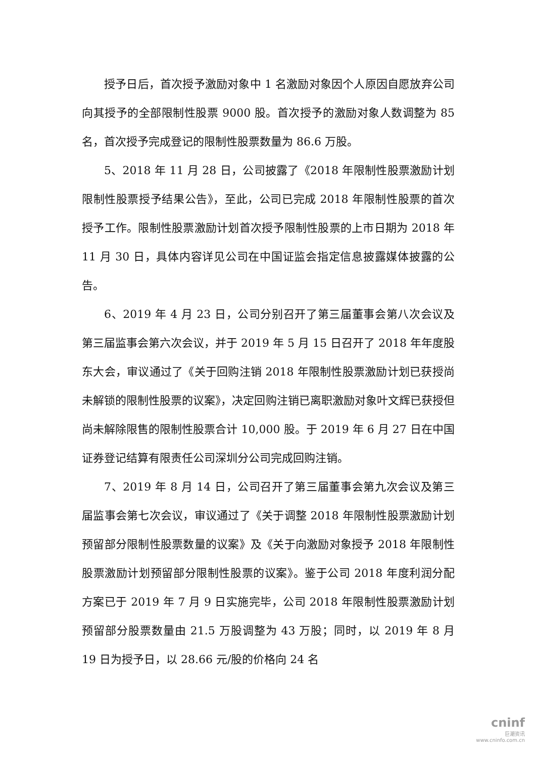授予日后，首次授予激励对象中 1 名激励对象因个人原因自愿放弃公司向其授予的全部限制性股票 9000 股。首次授予的激励对象人数调整为 85 名，首次授予完成登记的限制性股票数量为 86.6 万股。
5、2018 年 11 月 28 日，公司披露了《2018 年限制性股票激励计划限制性股票授予结果公告》，至此，公司已完成 2018 年限制性股票的首次授予工作。限制性股票激励计划首次授予限制性股票的上市日期为 2018 年 11 月 30 日，具体内容详见公司在中国证监会指定信息披露媒体披露的公告。
6、2019 年 4 月 23 日，公司分别召开了第三届董事会第八次会议及第三届监事会第六次会议，并于 2019 年 5 月 15 日召开了 2018 年年度股东大会，审议通过了《关于回购注销 2018 年限制性股票激励计划已获授尚未解锁的限制性股票的议案》，决定回购注销已离职激励对象叶文辉已获授但尚未解除限售的限制性股票合计 10,000 股。于 2019 年 6 月 27 日在中国证券登记结算有限责任公司深圳分公司完成回购注销。
7、2019 年 8 月 14 日，公司召开了第三届董事会第九次会议及第三届监事会第七次会议，审议通过了《关于调整 2018 年限制性股票激励计划预留部分限制性股票数量的议案》及《关于向激励对象授予 2018 年限制性股票激励计划预留部分限制性股票的议案》。鉴于公司 2018 年度利润分配方案已于 2019 年 7 月 9 日实施完毕，公司 2018 年限制性股票激励计划预留部分股票数量由 21.5 万股调整为 43 万股；同时，以 2019 年 8 月 19 日为授予日，以 28.66 元/股的价格向 24 名
cninf
巨潮资讯
www.cninfo.com.cn